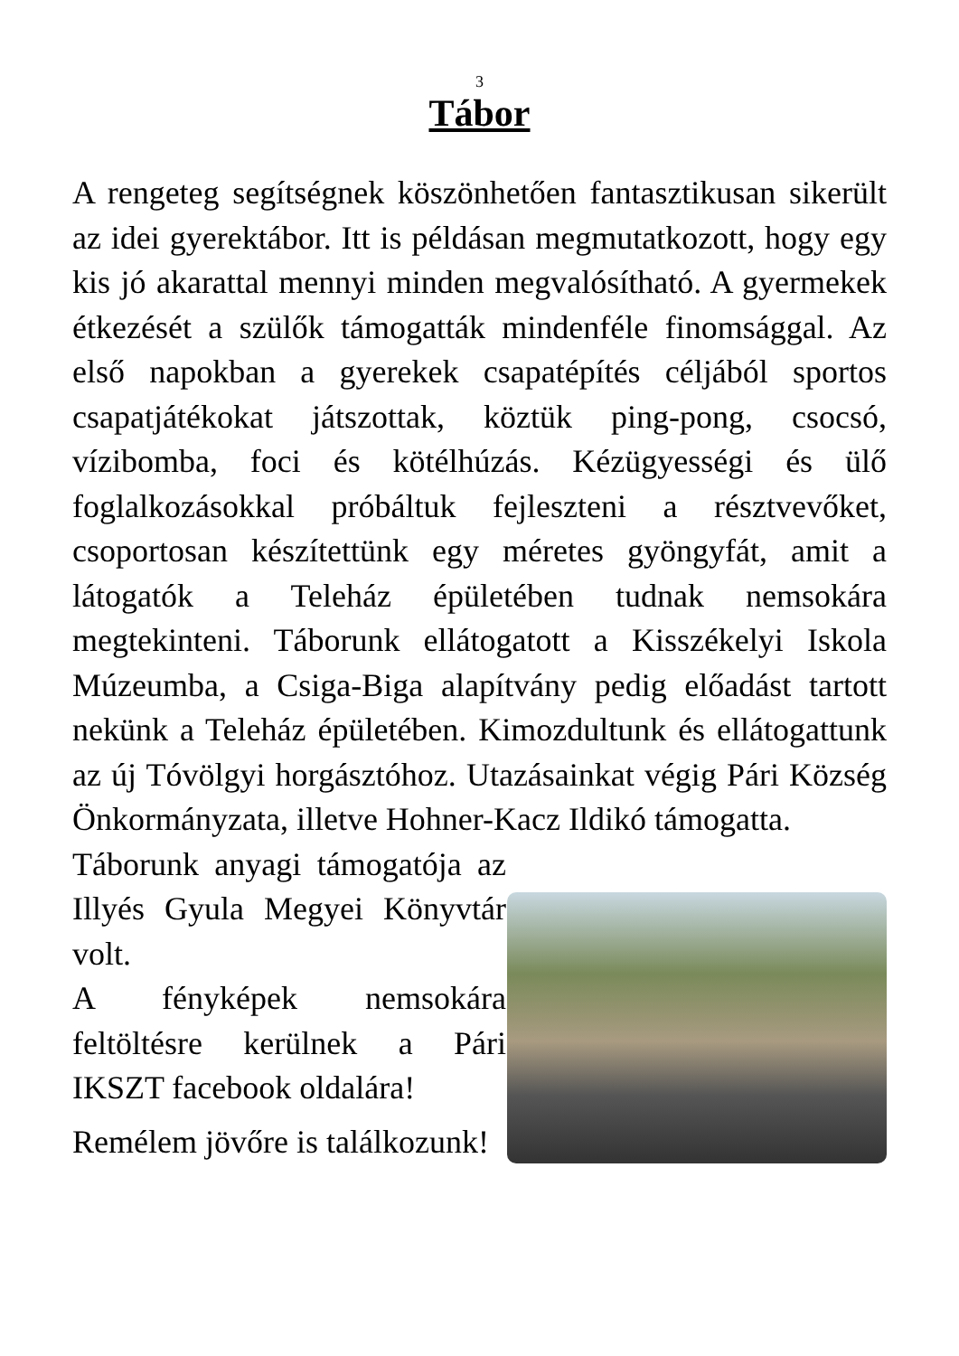3
Tábor
A rengeteg segítségnek köszönhetően fantasztikusan sikerült az idei gyerektábor. Itt is példásan megmutatkozott, hogy egy kis jó akarattal mennyi minden megvalósítható. A gyermekek étkezését a szülők támogatták mindenféle finomsággal. Az első napokban a gyerekek csapatépítés céljából sportos csapatjátékokat játszottak, köztük ping-pong, csocsó, vízibomba, foci és kötélhúzás. Kézügyességi és ülő foglalkozásokkal próbáltuk fejleszteni a résztvevőket, csoportosan készítettünk egy méretes gyöngyfát, amit a látogatók a Teleház épületében tudnak nemsokára megtekinteni. Táborunk ellátogatott a Kisszékelyi Iskola Múzeumba, a Csiga-Biga alapítvány pedig előadást tartott nekünk a Teleház épületében. Kimozdultunk és ellátogattunk az új Tóvölgyi horgásztóhoz. Utazásainkat végig Pári Község Önkormányzata, illetve Hohner-Kacz Ildikó támogatta.
Táborunk anyagi támogatója az Illyés Gyula Megyei Könyvtár volt.
A fényképek nemsokára feltöltésre kerülnek a Pári IKSZT facebook oldalára!
Remélem jövőre is találkozunk!